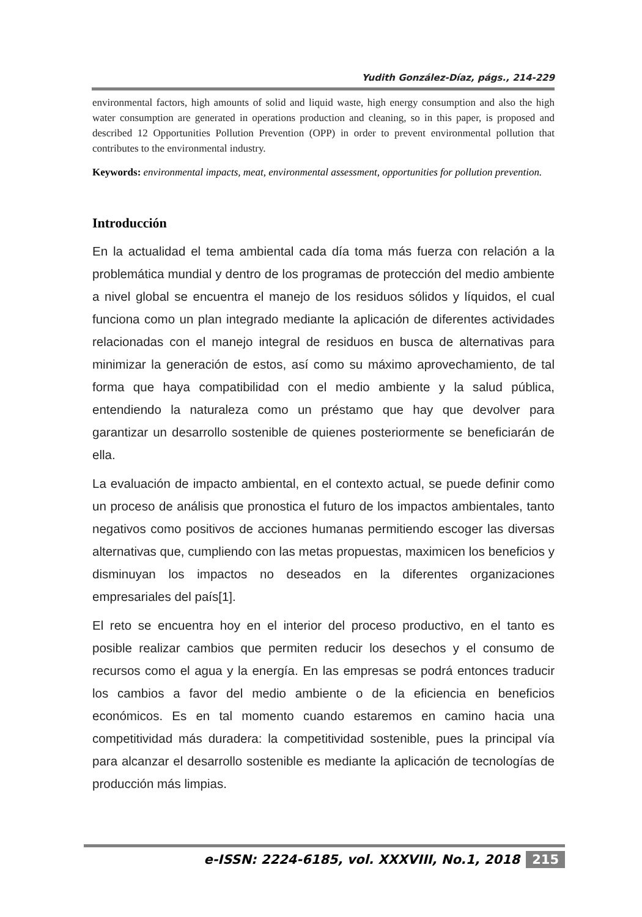Yudith González-Díaz, págs., 214-229
environmental factors, high amounts of solid and liquid waste, high energy consumption and also the high water consumption are generated in operations production and cleaning, so in this paper, is proposed and described 12 Opportunities Pollution Prevention (OPP) in order to prevent environmental pollution that contributes to the environmental industry.
Keywords: environmental impacts, meat, environmental assessment, opportunities for pollution prevention.
Introducción
En la actualidad el tema ambiental cada día toma más fuerza con relación a la problemática mundial y dentro de los programas de protección del medio ambiente a nivel global se encuentra el manejo de los residuos sólidos y líquidos, el cual funciona como un plan integrado mediante la aplicación de diferentes actividades relacionadas con el manejo integral de residuos en busca de alternativas para minimizar la generación de estos, así como su máximo aprovechamiento, de tal forma que haya compatibilidad con el medio ambiente y la salud pública, entendiendo la naturaleza como un préstamo que hay que devolver para garantizar un desarrollo sostenible de quienes posteriormente se beneficiarán de ella.
La evaluación de impacto ambiental, en el contexto actual, se puede definir como un proceso de análisis que pronostica el futuro de los impactos ambientales, tanto negativos como positivos de acciones humanas permitiendo escoger las diversas alternativas que, cumpliendo con las metas propuestas, maximicen los beneficios y disminuyan los impactos no deseados en la diferentes organizaciones empresariales del país[1].
El reto se encuentra hoy en el interior del proceso productivo, en el tanto es posible realizar cambios que permiten reducir los desechos y el consumo de recursos como el agua y la energía. En las empresas se podrá entonces traducir los cambios a favor del medio ambiente o de la eficiencia en beneficios económicos. Es en tal momento cuando estaremos en camino hacia una competitividad más duradera: la competitividad sostenible, pues la principal vía para alcanzar el desarrollo sostenible es mediante la aplicación de tecnologías de producción más limpias.
e-ISSN: 2224-6185, vol. XXXVIII, No.1, 2018 215